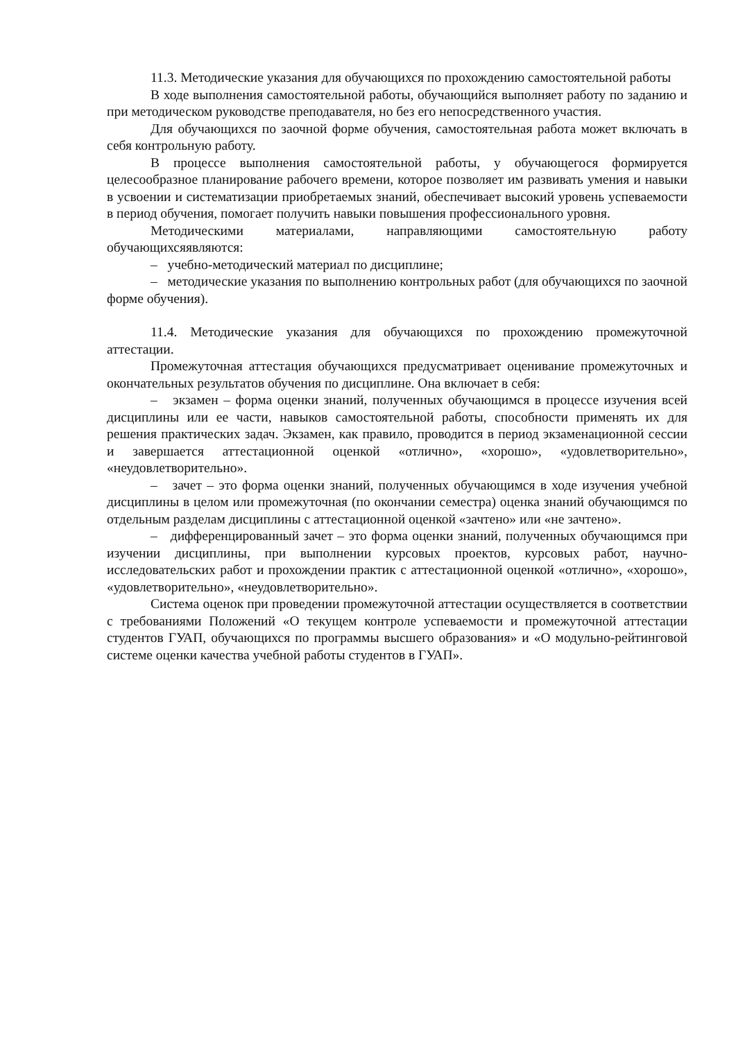11.3. Методические указания для обучающихся по прохождению самостоятельной работы
В ходе выполнения самостоятельной работы, обучающийся выполняет работу по заданию и при методическом руководстве преподавателя, но без его непосредственного участия.
Для обучающихся по заочной форме обучения, самостоятельная работа может включать в себя контрольную работу.
В процессе выполнения самостоятельной работы, у обучающегося формируется целесообразное планирование рабочего времени, которое позволяет им развивать умения и навыки в усвоении и систематизации приобретаемых знаний, обеспечивает высокий уровень успеваемости в период обучения, помогает получить навыки повышения профессионального уровня.
Методическими материалами, направляющими самостоятельную работу обучающихсяявляются:
– учебно-методический материал по дисциплине;
– методические указания по выполнению контрольных работ (для обучающихся по заочной форме обучения).
11.4. Методические указания для обучающихся по прохождению промежуточной аттестации.
Промежуточная аттестация обучающихся предусматривает оценивание промежуточных и окончательных результатов обучения по дисциплине. Она включает в себя:
– экзамен – форма оценки знаний, полученных обучающимся в процессе изучения всей дисциплины или ее части, навыков самостоятельной работы, способности применять их для решения практических задач. Экзамен, как правило, проводится в период экзаменационной сессии и завершается аттестационной оценкой «отлично», «хорошо», «удовлетворительно», «неудовлетворительно».
– зачет – это форма оценки знаний, полученных обучающимся в ходе изучения учебной дисциплины в целом или промежуточная (по окончании семестра) оценка знаний обучающимся по отдельным разделам дисциплины с аттестационной оценкой «зачтено» или «не зачтено».
– дифференцированный зачет – это форма оценки знаний, полученных обучающимся при изучении дисциплины, при выполнении курсовых проектов, курсовых работ, научно-исследовательских работ и прохождении практик с аттестационной оценкой «отлично», «хорошо», «удовлетворительно», «неудовлетворительно».
Система оценок при проведении промежуточной аттестации осуществляется в соответствии с требованиями Положений «О текущем контроле успеваемости и промежуточной аттестации студентов ГУАП, обучающихся по программы высшего образования» и «О модульно-рейтинговой системе оценки качества учебной работы студентов в ГУАП».